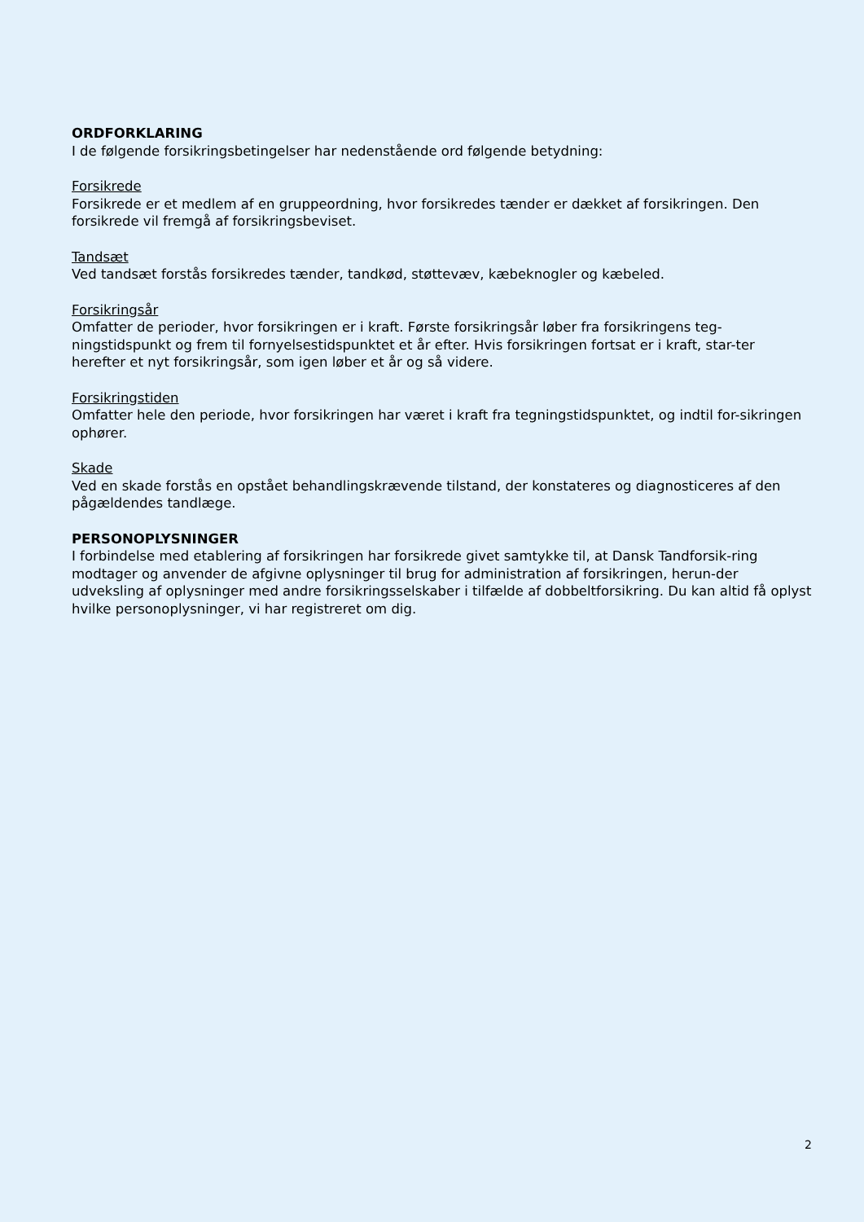ORDFORKLARING
I de følgende forsikringsbetingelser har nedenstående ord følgende betydning:
Forsikrede
Forsikrede er et medlem af en gruppeordning, hvor forsikredes tænder er dækket af forsikringen. Den forsikrede vil fremgå af forsikringsbeviset.
Tandsæt
Ved tandsæt forstås forsikredes tænder, tandkød, støttevæv, kæbeknogler og kæbeled.
Forsikringsår
Omfatter de perioder, hvor forsikringen er i kraft. Første forsikringsår løber fra forsikringens teg-ningstidspunkt og frem til fornyelsestidspunktet et år efter. Hvis forsikringen fortsat er i kraft, star-ter herefter et nyt forsikringsår, som igen løber et år og så videre.
Forsikringstiden
Omfatter hele den periode, hvor forsikringen har været i kraft fra tegningstidspunktet, og indtil for-sikringen ophører.
Skade
Ved en skade forstås en opstået behandlingskrævende tilstand, der konstateres og diagnosticeres af den pågældendes tandlæge.
PERSONOPLYSNINGER
I forbindelse med etablering af forsikringen har forsikrede givet samtykke til, at Dansk Tandforsik-ring modtager og anvender de afgivne oplysninger til brug for administration af forsikringen, herun-der udveksling af oplysninger med andre forsikringsselskaber i tilfælde af dobbeltforsikring. Du kan altid få oplyst hvilke personoplysninger, vi har registreret om dig.
2